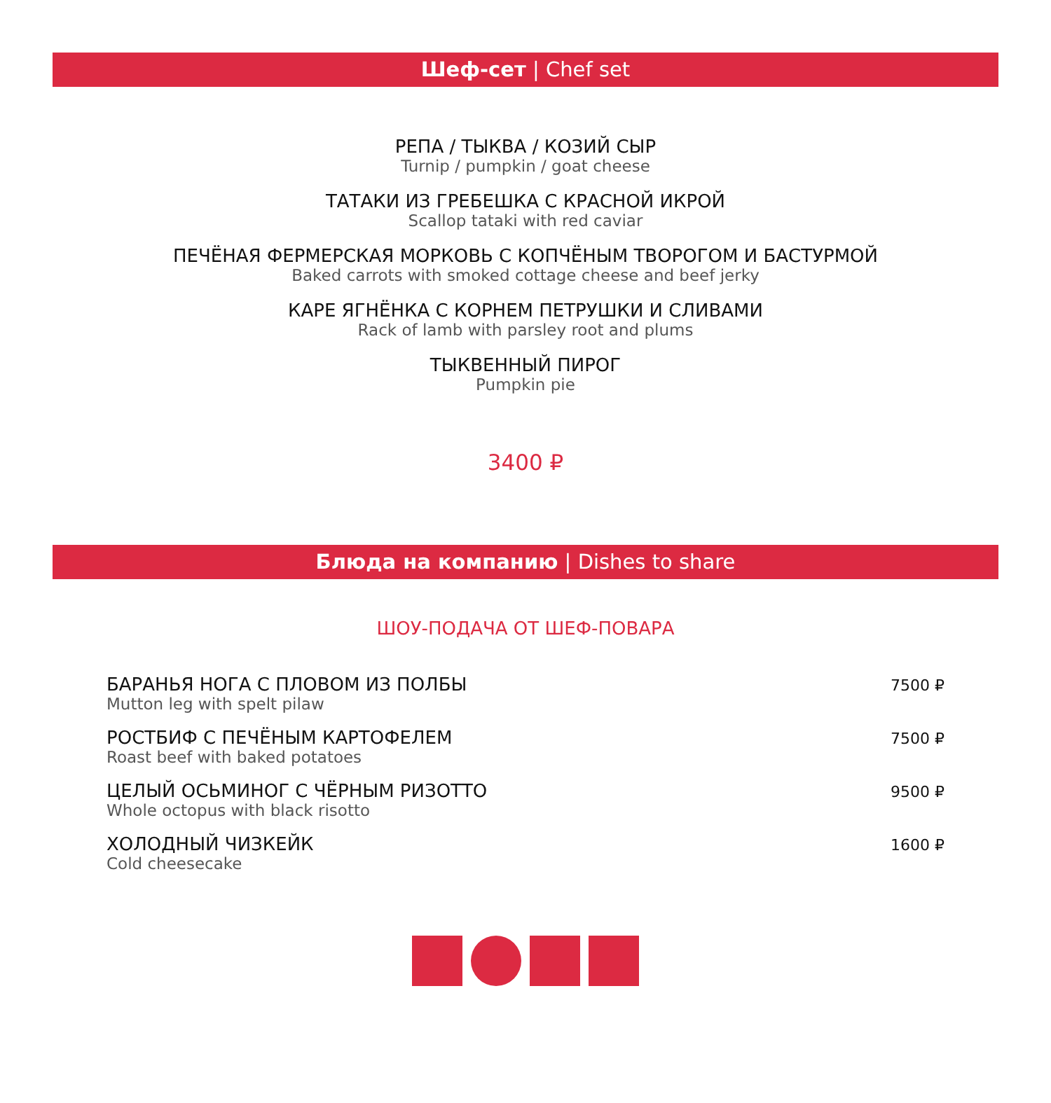Шеф-сет | Chef set
РЕПА / ТЫКВА / КОЗИЙ СЫР
Turnip / pumpkin / goat cheese
ТАТАКИ ИЗ ГРЕБЕШКА С КРАСНОЙ ИКРОЙ
Scallop tataki with red caviar
ПЕЧЁНАЯ ФЕРМЕРСКАЯ МОРКОВЬ С КОПЧЁНЫМ ТВОРОГОМ И БАСТУРМОЙ
Baked carrots with smoked cottage cheese and beef jerky
КАРЕ ЯГНЁНКА С КОРНЕМ ПЕТРУШКИ И СЛИВАМИ
Rack of lamb with parsley root and plums
ТЫКВЕННЫЙ ПИРОГ
Pumpkin pie
3400 ₽
Блюда на компанию | Dishes to share
ШОУ-ПОДАЧА ОТ ШЕФ-ПОВАРА
БАРАНЬЯ НОГА С ПЛОВОМ ИЗ ПОЛБЫ
Mutton leg with spelt pilaw
7500 ₽
РОСТБИФ С ПЕЧЁНЫМ КАРТОФЕЛЕМ
Roast beef with baked potatoes
7500 ₽
ЦЕЛЫЙ ОСЬМИНОГ С ЧЁРНЫМ РИЗОТТО
Whole octopus with black risotto
9500 ₽
ХОЛОДНЫЙ ЧИЗКЕЙК
Cold cheesecake
1600 ₽